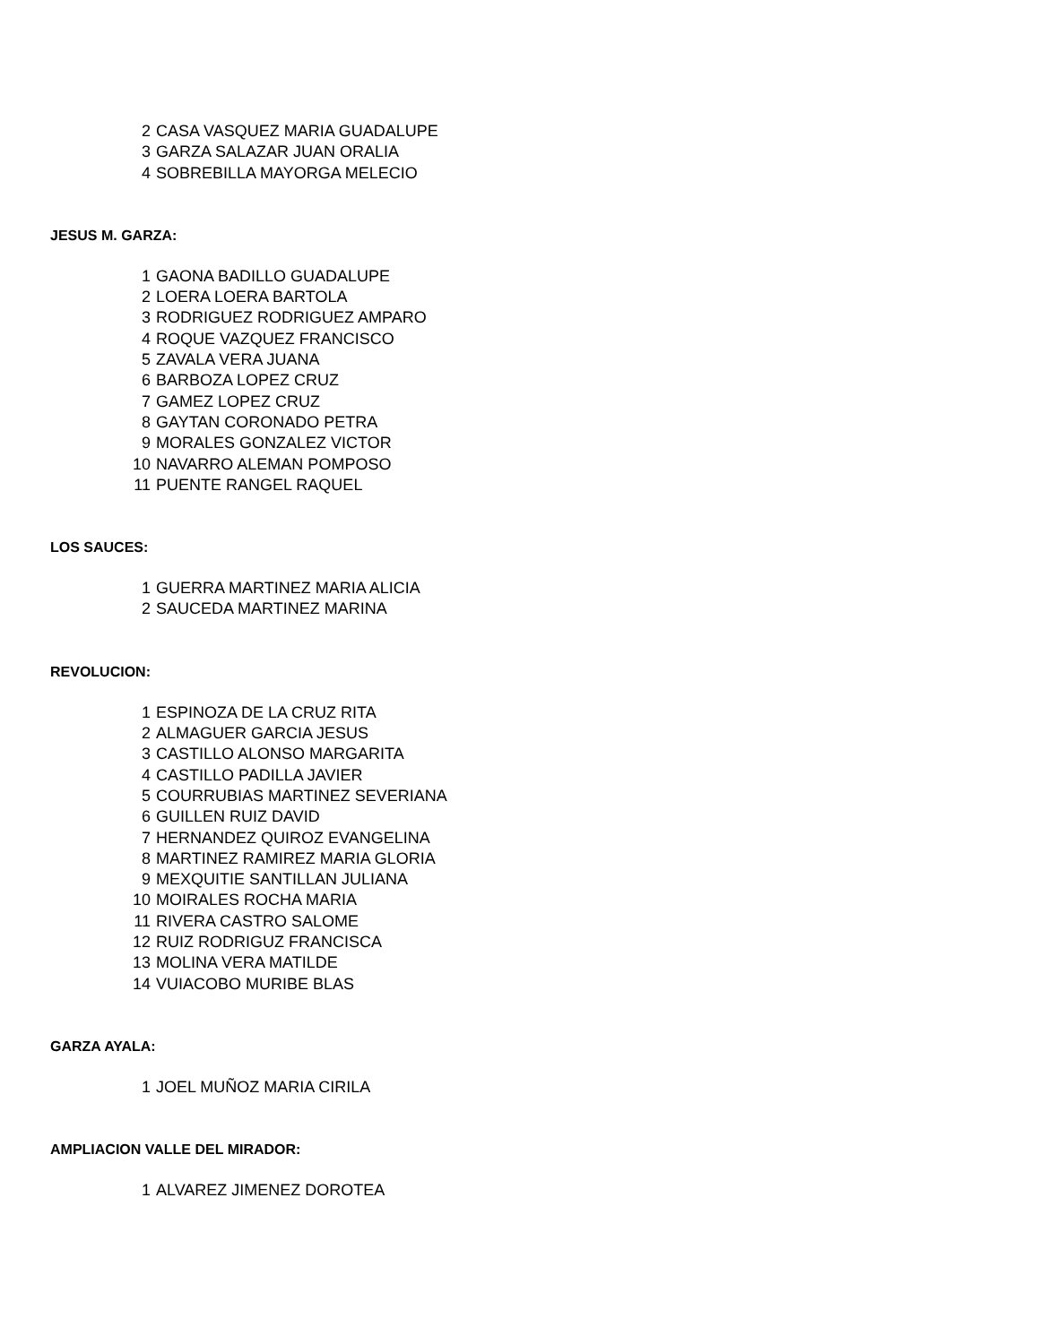| 2 | CASA VASQUEZ MARIA GUADALUPE |
| 3 | GARZA SALAZAR JUAN ORALIA |
| 4 | SOBREBILLA MAYORGA MELECIO |
JESUS M. GARZA:
| 1 | GAONA BADILLO GUADALUPE |
| 2 | LOERA LOERA BARTOLA |
| 3 | RODRIGUEZ RODRIGUEZ AMPARO |
| 4 | ROQUE VAZQUEZ FRANCISCO |
| 5 | ZAVALA VERA JUANA |
| 6 | BARBOZA LOPEZ CRUZ |
| 7 | GAMEZ LOPEZ CRUZ |
| 8 | GAYTAN CORONADO PETRA |
| 9 | MORALES GONZALEZ VICTOR |
| 10 | NAVARRO ALEMAN POMPOSO |
| 11 | PUENTE RANGEL RAQUEL |
LOS SAUCES:
| 1 | GUERRA MARTINEZ MARIA ALICIA |
| 2 | SAUCEDA MARTINEZ MARINA |
REVOLUCION:
| 1 | ESPINOZA DE LA CRUZ RITA |
| 2 | ALMAGUER GARCIA JESUS |
| 3 | CASTILLO ALONSO MARGARITA |
| 4 | CASTILLO PADILLA JAVIER |
| 5 | COURRUBIAS MARTINEZ SEVERIANA |
| 6 | GUILLEN RUIZ DAVID |
| 7 | HERNANDEZ QUIROZ EVANGELINA |
| 8 | MARTINEZ RAMIREZ MARIA GLORIA |
| 9 | MEXQUITIE SANTILLAN JULIANA |
| 10 | MOIRALES ROCHA MARIA |
| 11 | RIVERA CASTRO SALOME |
| 12 | RUIZ RODRIGUZ FRANCISCA |
| 13 | MOLINA VERA MATILDE |
| 14 | VUIACOBO MURIBE BLAS |
GARZA AYALA:
| 1 | JOEL MUÑOZ MARIA CIRILA |
AMPLIACION VALLE DEL MIRADOR:
| 1 | ALVAREZ JIMENEZ DOROTEA |